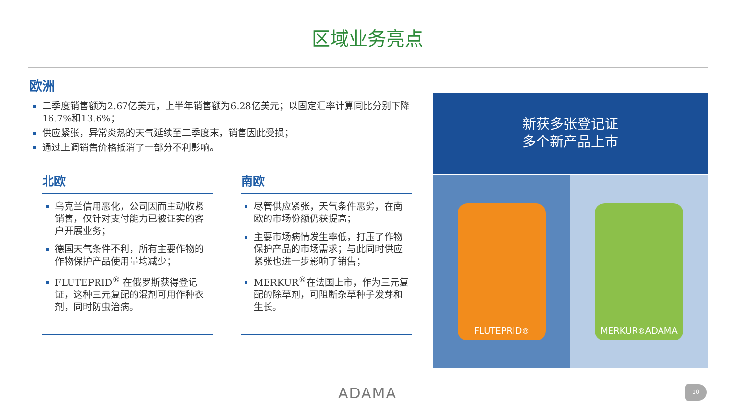区域业务亮点
欧洲
二季度销售额为2.67亿美元，上半年销售额为6.28亿美元；以固定汇率计算同比分别下降16.7%和13.6%；
供应紧张，异常炎热的天气延续至二季度末，销售因此受损；
通过上调销售价格抵消了一部分不利影响。
北欧
乌克兰信用恶化，公司因而主动收紧销售，仅针对支付能力已被证实的客户开展业务；
德国天气条件不利，所有主要作物的作物保护产品使用量均减少；
FLUTEPRID<sup>®</sup> 在俄罗斯获得登记证，这种三元复配的混剂可用作种衣剂，同时防虫治病。
南欧
尽管供应紧张，天气条件恶劣，在南欧的市场份额仍获提高；
主要市场病情发生率低，打压了作物保护产品的市场需求；与此同时供应紧张也进一步影响了销售；
MERKUR<sup>®</sup>在法国上市，作为三元复配的除草剂，可阻断杂草种子发芽和生长。
新获多张登记证
多个新产品上市
FLUTEPRID<sup>®</sup> MERKUR<sup>®</sup> ADAMA
ADAMA 10